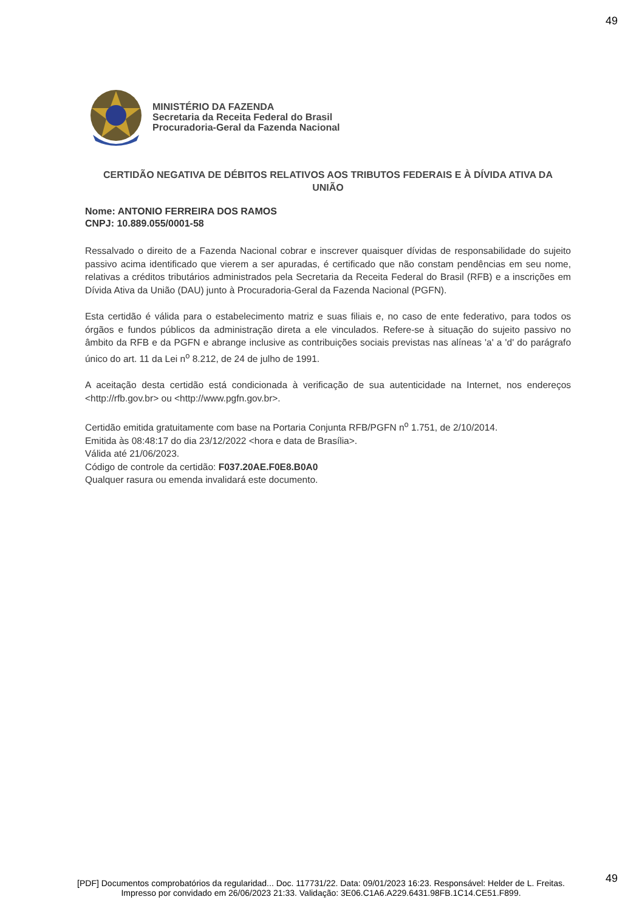49
MINISTÉRIO DA FAZENDA
Secretaria da Receita Federal do Brasil
Procuradoria-Geral da Fazenda Nacional
CERTIDÃO NEGATIVA DE DÉBITOS RELATIVOS AOS TRIBUTOS FEDERAIS E À DÍVIDA ATIVA DA UNIÃO
Nome: ANTONIO FERREIRA DOS RAMOS
CNPJ: 10.889.055/0001-58
Ressalvado o direito de a Fazenda Nacional cobrar e inscrever quaisquer dívidas de responsabilidade do sujeito passivo acima identificado que vierem a ser apuradas, é certificado que não constam pendências em seu nome, relativas a créditos tributários administrados pela Secretaria da Receita Federal do Brasil (RFB) e a inscrições em Dívida Ativa da União (DAU) junto à Procuradoria-Geral da Fazenda Nacional (PGFN).
Esta certidão é válida para o estabelecimento matriz e suas filiais e, no caso de ente federativo, para todos os órgãos e fundos públicos da administração direta a ele vinculados. Refere-se à situação do sujeito passivo no âmbito da RFB e da PGFN e abrange inclusive as contribuições sociais previstas nas alíneas 'a' a 'd' do parágrafo único do art. 11 da Lei n<sup>o</sup> 8.212, de 24 de julho de 1991.
A aceitação desta certidão está condicionada à verificação de sua autenticidade na Internet, nos endereços <http://rfb.gov.br> ou <http://www.pgfn.gov.br>.
Certidão emitida gratuitamente com base na Portaria Conjunta RFB/PGFN n<sup>o</sup> 1.751, de 2/10/2014.
Emitida às 08:48:17 do dia 23/12/2022 <hora e data de Brasília>.
Válida até 21/06/2023.
Código de controle da certidão: F037.20AE.F0E8.B0A0
Qualquer rasura ou emenda invalidará este documento.
49
[PDF] Documentos comprobatórios da regularidad... Doc. 117731/22. Data: 09/01/2023 16:23. Responsável: Helder de L. Freitas.
Impresso por convidado em 26/06/2023 21:33. Validação: 3E06.C1A6.A229.6431.98FB.1C14.CE51.F899.